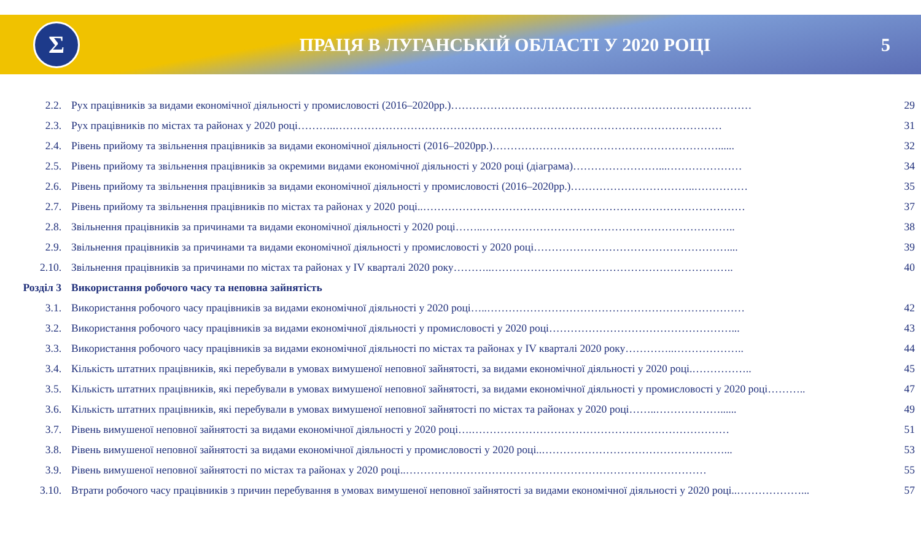Σ
ПРАЦЯ В ЛУГАНСЬКІЙ ОБЛАСТІ У 2020 РОЦІ
5
| 2.2. | Рух працівників за видами економічної діяльності у промисловості (2016–2020рр.)………………………………………………………………………… | 29 |
| 2.3. | Рух працівників по містах та районах у 2020 році………..……………………………………………………………………………………………… | 31 |
| 2.4. | Рівень прийому та звільнення працівників за видами економічної діяльності (2016–2020рр.)………………………………………………………...... | 32 |
| 2.5. | Рівень прийому та звільнення працівників за окремими видами економічної діяльності у 2020 році (діаграма)……………………...………………… | 34 |
| 2.6. | Рівень прийому та звільнення працівників за видами економічної діяльності у промисловості (2016–2020рр.)……………………………..…………… | 35 |
| 2.7. | Рівень прийому та звільнення працівників по містах та районах у 2020 році..……………………………………………………………………………… | 37 |
| 2.8. | Звільнення працівників за причинами та видами економічної діяльності у 2020 році……..…………………………………………………………….. | 38 |
| 2.9. | Звільнення працівників за причинами та видами економічної діяльності у промисловості у 2020 році……………………………………………….... | 39 |
| 2.10. | Звільнення працівників за причинами по містах та районах у IV кварталі 2020 року………..………………………………………………………….. | 40 |
| Розділ 3 | Використання робочого часу та неповна зайнятість | |
| 3.1. | Використання робочого часу працівників за видами економічної діяльності у 2020 році…..……………………………………………………………… | 42 |
| 3.2. | Використання робочого часу працівників за видами економічної діяльності у промисловості у 2020 році……………………………………………... | 43 |
| 3.3. | Використання робочого часу працівників за видами економічної діяльності по містах та районах у IV кварталі 2020 року…………..……………….. | 44 |
| 3.4. | Кількість штатних працівників, які перебували в умовах вимушеної неповної зайнятості, за видами економічної діяльності у 2020 році.…………….. | 45 |
| 3.5. | Кількість штатних працівників, які перебували в умовах вимушеної неповної зайнятості, за видами економічної діяльності у промисловості у 2020 році……….. | 47 |
| 3.6. | Кількість штатних працівників, які перебували в умовах вимушеної неповної зайнятості по містах та районах у 2020 році……..………………...... | 49 |
| 3.7. | Рівень вимушеної неповної зайнятості за видами економічної діяльності у 2020 році….……………………………………………………………… | 51 |
| 3.8. | Рівень вимушеної неповної зайнятості за видами економічної діяльності у промисловості у 2020 році..……………………………………………... | 53 |
| 3.9. | Рівень вимушеної неповної зайнятості по містах та районах у 2020 році..………………………………………………………………………… | 55 |
| 3.10. | Втрати робочого часу працівників з причин перебування в умовах вимушеної неповної зайнятості за видами економічної діяльності у 2020 році..………………... | 57 |